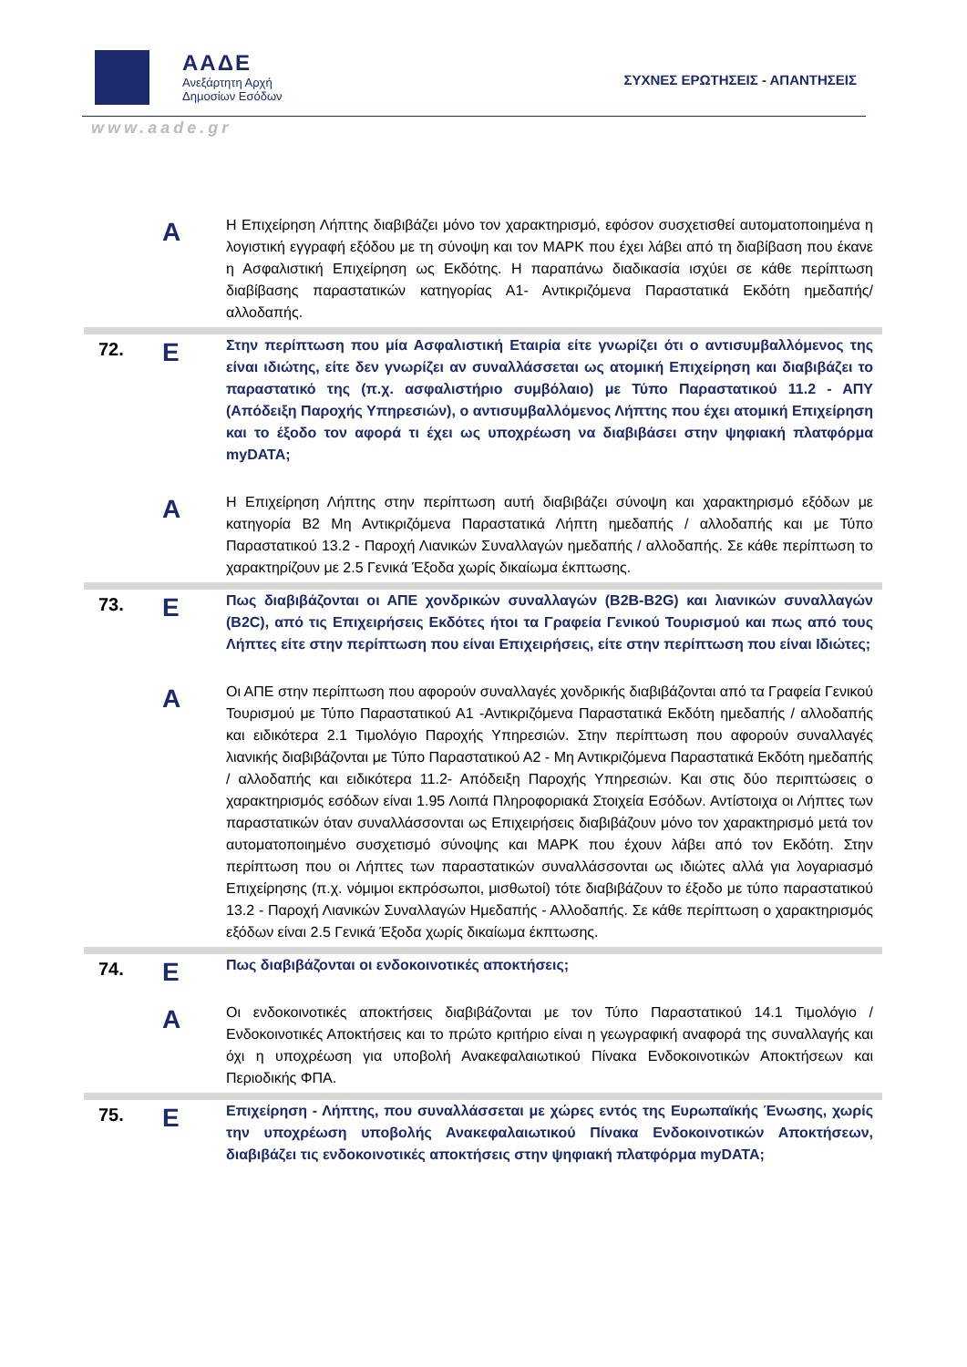ΑΑΔΕ
Ανεξάρτητη Αρχή
Δημοσίων Εσόδων
ΣΥΧΝΕΣ ΕΡΩΤΗΣΕΙΣ - ΑΠΑΝΤΗΣΕΙΣ
www.aade.gr
| | Α | Η Επιχείρηση Λήπτης διαβιβάζει μόνο τον χαρακτηρισμό, εφόσον συσχετισθεί αυτοματοποιημένα η λογιστική εγγραφή εξόδου με τη σύνοψη και τον ΜΑΡΚ που έχει λάβει από τη διαβίβαση που έκανε η Ασφαλιστική Επιχείρηση ως Εκδότης. Η παραπάνω διαδικασία ισχύει σε κάθε περίπτωση διαβίβασης παραστατικών κατηγορίας Α1- Αντικριζόμενα Παραστατικά Εκδότη ημεδαπής/αλλοδαπής. |
| 72. | Ε | Στην περίπτωση που μία Ασφαλιστική Εταιρία είτε γνωρίζει ότι ο αντισυμβαλλόμενος της είναι ιδιώτης, είτε δεν γνωρίζει αν συναλλάσσεται ως ατομική Επιχείρηση και διαβιβάζει το παραστατικό της (π.χ. ασφαλιστήριο συμβόλαιο) με Τύπο Παραστατικού 11.2 - ΑΠΥ (Απόδειξη Παροχής Υπηρεσιών), ο αντισυμβαλλόμενος Λήπτης που έχει ατομική Επιχείρηση και το έξοδο τον αφορά τι έχει ως υποχρέωση να διαβιβάσει στην ψηφιακή πλατφόρμα myDATA; |
| | Α | Η Επιχείρηση Λήπτης στην περίπτωση αυτή διαβιβάζει σύνοψη και χαρακτηρισμό εξόδων με κατηγορία Β2 Μη Αντικριζόμενα Παραστατικά Λήπτη ημεδαπής / αλλοδαπής και με Τύπο Παραστατικού 13.2 - Παροχή Λιανικών Συναλλαγών ημεδαπής / αλλοδαπής. Σε κάθε περίπτωση το χαρακτηρίζουν με 2.5 Γενικά Έξοδα χωρίς δικαίωμα έκπτωσης. |
| 73. | Ε | Πως διαβιβάζονται οι ΑΠΕ χονδρικών συναλλαγών (B2B-B2G) και λιανικών συναλλαγών (B2C), από τις Επιχειρήσεις Εκδότες ήτοι τα Γραφεία Γενικού Τουρισμού και πως από τους Λήπτες είτε στην περίπτωση που είναι Επιχειρήσεις, είτε στην περίπτωση που είναι Ιδιώτες; |
| | Α | Οι ΑΠΕ στην περίπτωση που αφορούν συναλλαγές χονδρικής διαβιβάζονται από τα Γραφεία Γενικού Τουρισμού με Τύπο Παραστατικού Α1 -Αντικριζόμενα Παραστατικά Εκδότη ημεδαπής / αλλοδαπής και ειδικότερα 2.1 Τιμολόγιο Παροχής Υπηρεσιών. Στην περίπτωση που αφορούν συναλλαγές λιανικής διαβιβάζονται με Τύπο Παραστατικού Α2 - Μη Αντικριζόμενα Παραστατικά Εκδότη ημεδαπής / αλλοδαπής και ειδικότερα 11.2- Απόδειξη Παροχής Υπηρεσιών. Και στις δύο περιπτώσεις ο χαρακτηρισμός εσόδων είναι 1.95 Λοιπά Πληροφοριακά Στοιχεία Εσόδων. Αντίστοιχα οι Λήπτες των παραστατικών όταν συναλλάσσονται ως Επιχειρήσεις διαβιβάζουν μόνο τον χαρακτηρισμό μετά τον αυτοματοποιημένο συσχετισμό σύνοψης και ΜΑΡΚ που έχουν λάβει από τον Εκδότη. Στην περίπτωση που οι Λήπτες των παραστατικών συναλλάσσονται ως ιδιώτες αλλά για λογαριασμό Επιχείρησης (π.χ. νόμιμοι εκπρόσωποι, μισθωτοί) τότε διαβιβάζουν το έξοδο με τύπο παραστατικού 13.2 - Παροχή Λιανικών Συναλλαγών Ημεδαπής - Αλλοδαπής. Σε κάθε περίπτωση ο χαρακτηρισμός εξόδων είναι 2.5 Γενικά Έξοδα χωρίς δικαίωμα έκπτωσης. |
| 74. | Ε | Πως διαβιβάζονται οι ενδοκοινοτικές αποκτήσεις; |
| | Α | Οι ενδοκοινοτικές αποκτήσεις διαβιβάζονται με τον Τύπο Παραστατικού 14.1 Τιμολόγιο / Ενδοκοινοτικές Αποκτήσεις και το πρώτο κριτήριο είναι η γεωγραφική αναφορά της συναλλαγής και όχι η υποχρέωση για υποβολή Ανακεφαλαιωτικού Πίνακα Ενδοκοινοτικών Αποκτήσεων και Περιοδικής ΦΠΑ. |
| 75. | Ε | Επιχείρηση - Λήπτης, που συναλλάσσεται με χώρες εντός της Ευρωπαϊκής Ένωσης, χωρίς την υποχρέωση υποβολής Ανακεφαλαιωτικού Πίνακα Ενδοκοινοτικών Αποκτήσεων, διαβιβάζει τις ενδοκοινοτικές αποκτήσεις στην ψηφιακή πλατφόρμα myDATA; |